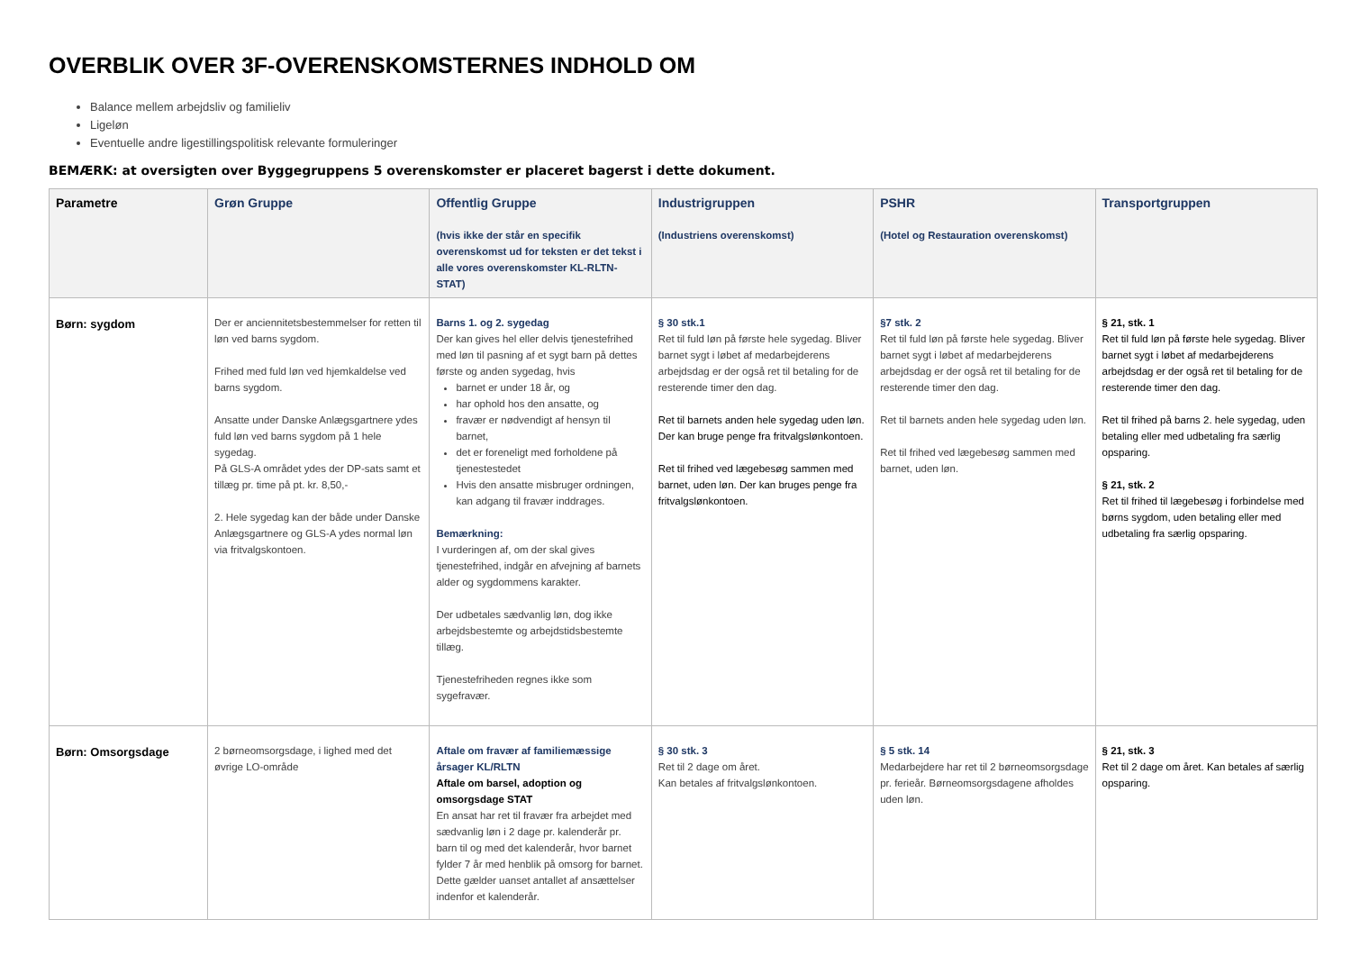OVERBLIK OVER 3F-OVERENSKOMSTERNES INDHOLD OM
Balance mellem arbejdsliv og familieliv
Ligeløn
Eventuelle andre ligestillingspolitisk relevante formuleringer
BEMÆRK: at oversigten over Byggegruppens 5 overenskomster er placeret bagerst i dette dokument.
| Parametre | Grøn Gruppe | Offentlig Gruppe (hvis ikke der står en specifik overenskomst ud for teksten er det tekst i alle vores overenskomster KL-RLTN-STAT) | Industrigruppen (Industriens overenskomst) | PSHR (Hotel og Restauration overenskomst) | Transportgruppen |
| --- | --- | --- | --- | --- | --- |
| Børn: sygdom | Der er anciennitetsbestemmelser for retten til løn ved barns sygdom. Frihed med fuld løn ved hjemkaldelse ved barns sygdom. Ansatte under Danske Anlægsgartnere ydes fuld løn ved barns sygdom på 1 hele sygedag. På GLS-A området ydes der DP-sats samt et tillæg pr. time på pt. kr. 8,50,- 2. Hele sygedag kan der både under Danske Anlægsgartnere og GLS-A ydes normal løn via fritvalgskontoen. | Barns 1. og 2. sygedag Der kan gives hel eller delvis tjenestefrihed med løn til pasning af et sygt barn på dettes første og anden sygedag, hvis barnet er under 18 år, og har ophold hos den ansatte, og fravær er nødvendigt af hensyn til barnet, det er foreneligt med forholdene på tjenestestedet Hvis den ansatte misbruger ordningen, kan adgang til fravær inddrages. Bemærkning: I vurderingen af, om der skal gives tjenestefrihed, indgår en afvejning af barnets alder og sygdommens karakter. Der udbetales sædvanlig løn, dog ikke arbejdsbestemte og arbejdstidsbestemte tillæg. Tjenestefriheden regnes ikke som sygefravær. | § 30 stk.1 Ret til fuld løn på første hele sygedag. Bliver barnet sygt i løbet af medarbejderens arbejdsdag er der også ret til betaling for de resterende timer den dag. Ret til barnets anden hele sygedag uden løn. Der kan bruge penge fra fritvalgslønkontoen. Ret til frihed ved lægebesøg sammen med barnet, uden løn. Der kan bruges penge fra fritvalgslønkontoen. | §7 stk. 2 Ret til fuld løn på første hele sygedag. Bliver barnet sygt i løbet af medarbejderens arbejdsdag er der også ret til betaling for de resterende timer den dag. Ret til barnets anden hele sygedag uden løn. Ret til frihed ved lægebesøg sammen med barnet, uden løn. | § 21, stk. 1 Ret til fuld løn på første hele sygedag. Bliver barnet sygt i løbet af medarbejderens arbejdsdag er der også ret til betaling for de resterende timer den dag. Ret til frihed på barns 2. hele sygedag, uden betaling eller med udbetaling fra særlig opsparing. § 21, stk. 2 Ret til frihed til lægebesøg i forbindelse med børns sygdom, uden betaling eller med udbetaling fra særlig opsparing. |
| Børn: Omsorgsdage | 2 børneomsorgsdage, i lighed med det øvrige LO-område | Aftale om fravær af familiemæssige årsager KL/RLTN Aftale om barsel, adoption og omsorgsdage STAT En ansat har ret til fravær fra arbejdet med sædvanlig løn i 2 dage pr. kalenderår pr. barn til og med det kalenderår, hvor barnet fylder 7 år med henblik på omsorg for barnet. Dette gælder uanset antallet af ansættelser indenfor et kalenderår. | § 30 stk. 3 Ret til 2 dage om året. Kan betales af fritvalgslønkontoen. | § 5 stk. 14 Medarbejdere har ret til 2 børneomsorgsdage pr. ferieår. Børneomsorgsdagene afholdes uden løn. | § 21, stk. 3 Ret til 2 dage om året. Kan betales af særlig opsparing. |